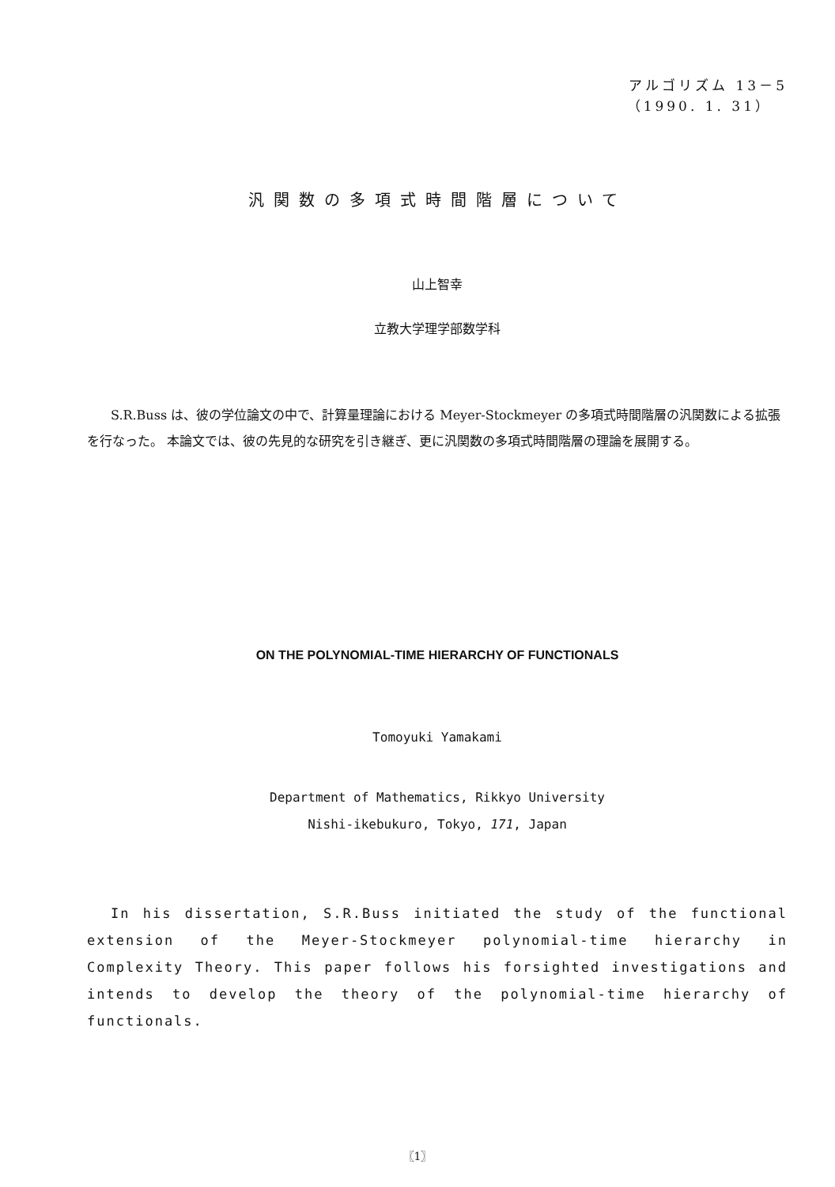アルゴリズム 13－5
（1990. 1. 31）
汎関数の多項式時間階層について
山上智幸
立教大学理学部数学科
S.R.Buss は、彼の学位論文の中で、計算量理論における Meyer-Stockmeyer の多項式時間階層の汎関数による拡張を行なった。 本論文では、彼の先見的な研究を引き継ぎ、更に汎関数の多項式時間階層の理論を展開する。
ON THE POLYNOMIAL-TIME HIERARCHY OF FUNCTIONALS
Tomoyuki Yamakami
Department of Mathematics, Rikkyo University
Nishi-ikebukuro, Tokyo, 171, Japan
In his dissertation, S.R.Buss initiated the study of the functional extension of the Meyer-Stockmeyer polynomial-time hierarchy in Complexity Theory. This paper follows his forsighted investigations and intends to develop the theory of the polynomial-time hierarchy of functionals.
〖1〗